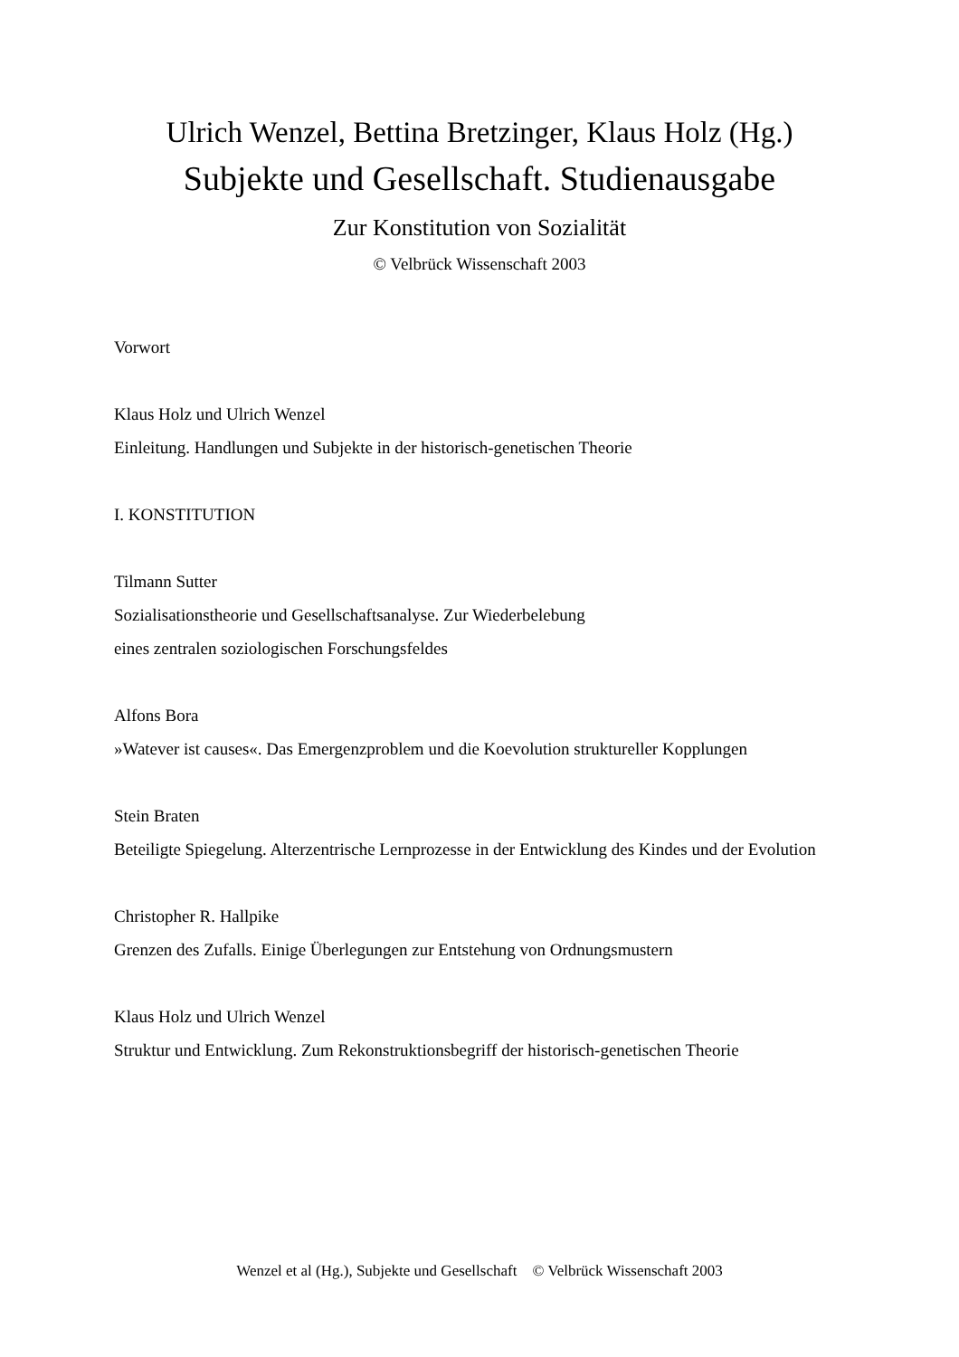Ulrich Wenzel, Bettina Bretzinger, Klaus Holz (Hg.)
Subjekte und Gesellschaft. Studienausgabe
Zur Konstitution von Sozialität
© Velbrück Wissenschaft 2003
Vorwort
Klaus Holz und Ulrich Wenzel
Einleitung. Handlungen und Subjekte in der historisch-genetischen Theorie
I. KONSTITUTION
Tilmann Sutter
Sozialisationstheorie und Gesellschaftsanalyse. Zur Wiederbelebung
eines zentralen soziologischen Forschungsfeldes
Alfons Bora
»Watever ist causes«. Das Emergenzproblem und die Koevolution struktureller Kopplungen
Stein Braten
Beteiligte Spiegelung. Alterzentrische Lernprozesse in der Entwicklung des Kindes und der Evolution
Christopher R. Hallpike
Grenzen des Zufalls. Einige Überlegungen zur Entstehung von Ordnungsmustern
Klaus Holz und Ulrich Wenzel
Struktur und Entwicklung. Zum Rekonstruktionsbegriff der historisch-genetischen Theorie
Wenzel et al (Hg.), Subjekte und Gesellschaft © Velbrück Wissenschaft 2003